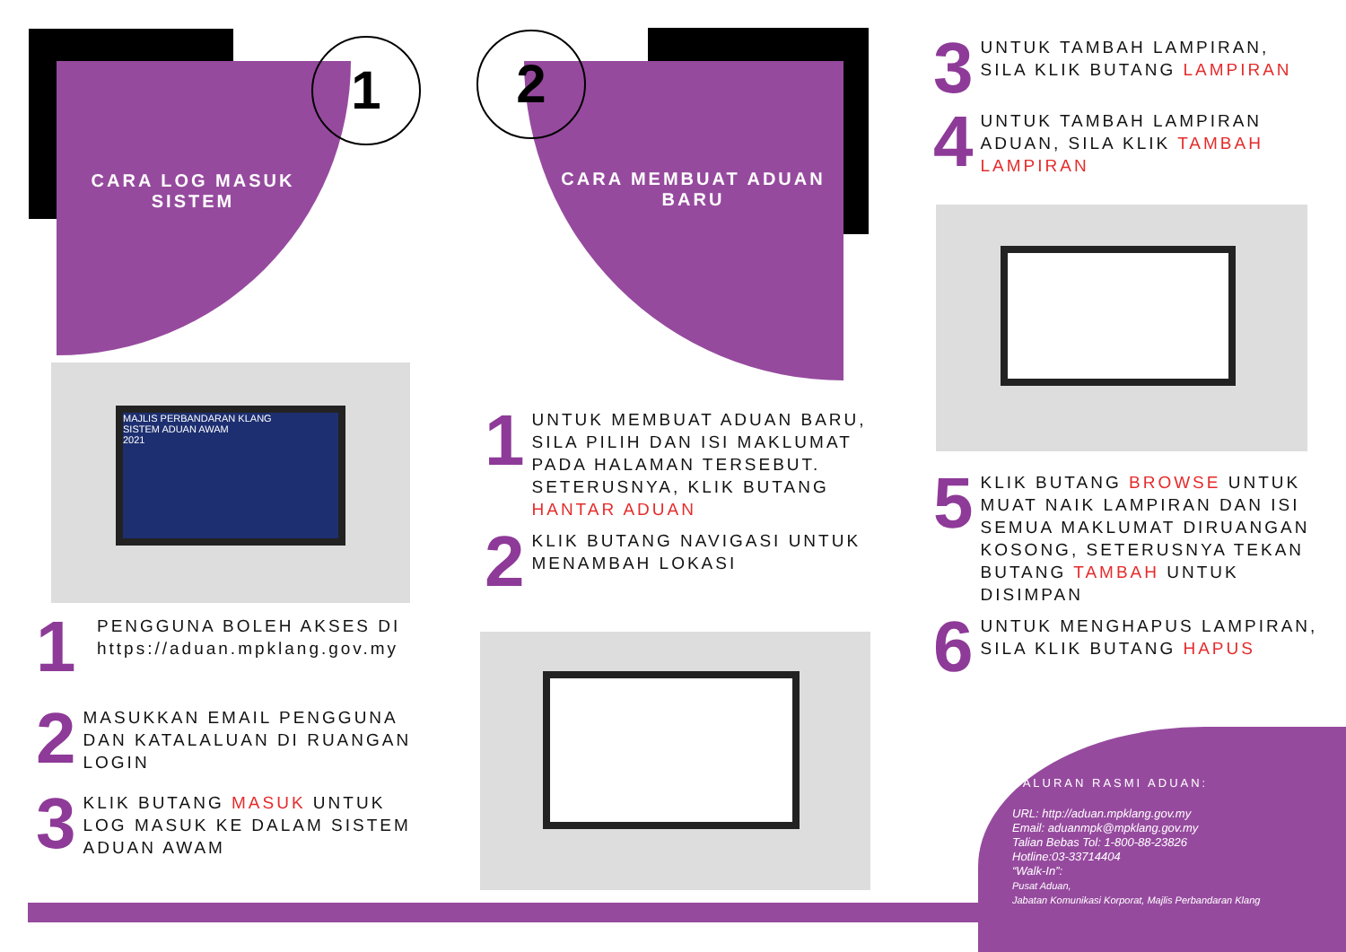1 2
CARA LOG MASUK
SISTEM
MAJLIS PERBANDARAN KLANG
SISTEM ADUAN AWAM
2021
1
PENGGUNA BOLEH AKSES DI
https://aduan.mpklang.gov.my
2
MASUKKAN EMAIL PENGGUNA DAN KATALALUAN DI RUANGAN LOGIN
3
KLIK BUTANG MASUK UNTUK LOG MASUK KE DALAM SISTEM ADUAN AWAM
CARA MEMBUAT ADUAN
BARU
1
UNTUK MEMBUAT ADUAN BARU, SILA PILIH DAN ISI MAKLUMAT PADA HALAMAN TERSEBUT. SETERUSNYA, KLIK BUTANG HANTAR ADUAN
2
KLIK BUTANG NAVIGASI UNTUK MENAMBAH LOKASI
3
UNTUK TAMBAH LAMPIRAN, SILA KLIK BUTANG LAMPIRAN
4
UNTUK TAMBAH LAMPIRAN ADUAN, SILA KLIK TAMBAH LAMPIRAN
5
KLIK BUTANG BROWSE UNTUK MUAT NAIK LAMPIRAN DAN ISI SEMUA MAKLUMAT DIRUANGAN KOSONG, SETERUSNYA TEKAN BUTANG TAMBAH UNTUK DISIMPAN
6
UNTUK MENGHAPUS LAMPIRAN, SILA KLIK BUTANG HAPUS
SALURAN RASMI ADUAN:
URL: http://aduan.mpklang.gov.my
Email: aduanmpk@mpklang.gov.my
Talian Bebas Tol: 1-800-88-23826
Hotline:03-33714404
“Walk-In”:
Pusat Aduan,
Jabatan Komunikasi Korporat, Majlis Perbandaran Klang